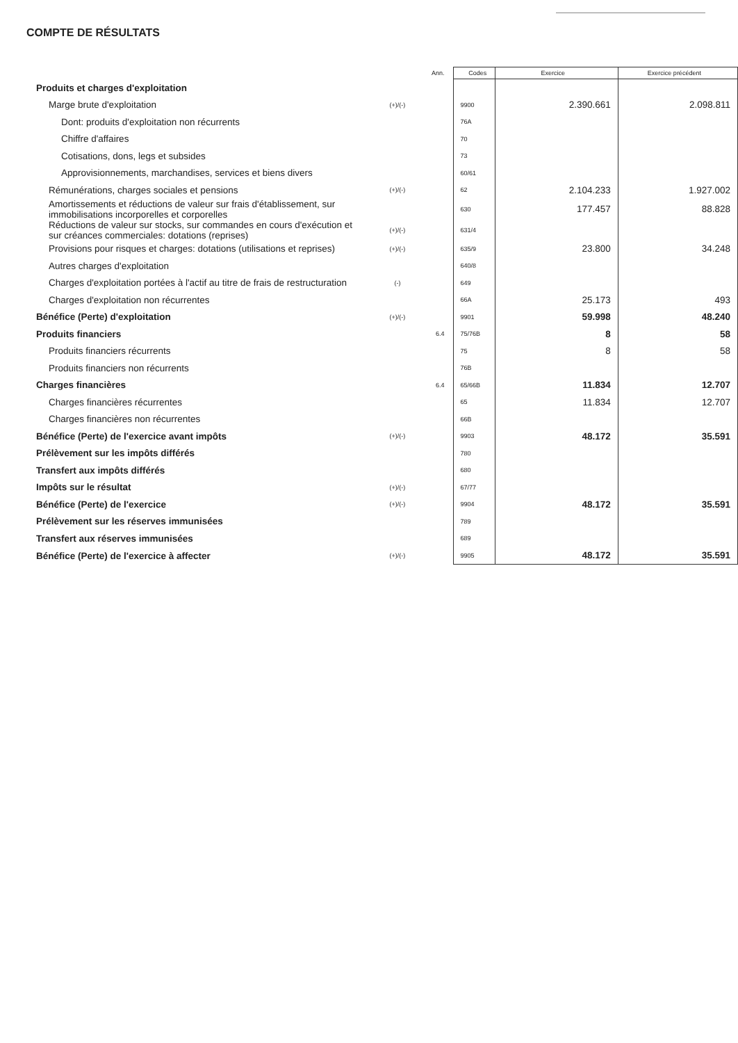COMPTE DE RÉSULTATS
| | | Ann. | Codes | Exercice | Exercice précédent |
| --- | --- | --- | --- | --- | --- |
| Produits et charges d'exploitation | | | | | |
| Marge brute d'exploitation | (+)/(-) | | 9900 | 2.390.661 | 2.098.811 |
| Dont: produits d'exploitation non récurrents | | | 76A | | |
| Chiffre d'affaires | | | 70 | | |
| Cotisations, dons, legs et subsides | | | 73 | | |
| Approvisionnements, marchandises, services et biens divers | | | 60/61 | | |
| Rémunérations, charges sociales et pensions | (+)/(-) | | 62 | 2.104.233 | 1.927.002 |
| Amortissements et réductions de valeur sur frais d'établissement, sur immobilisations incorporelles et corporelles | | | 630 | 177.457 | 88.828 |
| Réductions de valeur sur stocks, sur commandes en cours d'exécution et sur créances commerciales: dotations (reprises) | (+)/(-) | | 631/4 | | |
| Provisions pour risques et charges: dotations (utilisations et reprises) | (+)/(-) | | 635/9 | 23.800 | 34.248 |
| Autres charges d'exploitation | | | 640/8 | | |
| Charges d'exploitation portées à l'actif au titre de frais de restructuration | (-) | | 649 | | |
| Charges d'exploitation non récurrentes | | | 66A | 25.173 | 493 |
| Bénéfice (Perte) d'exploitation | (+)/(-) | | 9901 | 59.998 | 48.240 |
| Produits financiers | | 6.4 | 75/76B | 8 | 58 |
| Produits financiers récurrents | | | 75 | 8 | 58 |
| Produits financiers non récurrents | | | 76B | | |
| Charges financières | | 6.4 | 65/66B | 11.834 | 12.707 |
| Charges financières récurrentes | | | 65 | 11.834 | 12.707 |
| Charges financières non récurrentes | | | 66B | | |
| Bénéfice (Perte) de l'exercice avant impôts | (+)/(-) | | 9903 | 48.172 | 35.591 |
| Prélèvement sur les impôts différés | | | 780 | | |
| Transfert aux impôts différés | | | 680 | | |
| Impôts sur le résultat | (+)/(-) | | 67/77 | | |
| Bénéfice (Perte) de l'exercice | (+)/(-) | | 9904 | 48.172 | 35.591 |
| Prélèvement sur les réserves immunisées | | | 789 | | |
| Transfert aux réserves immunisées | | | 689 | | |
| Bénéfice (Perte) de l'exercice à affecter | (+)/(-) | | 9905 | 48.172 | 35.591 |